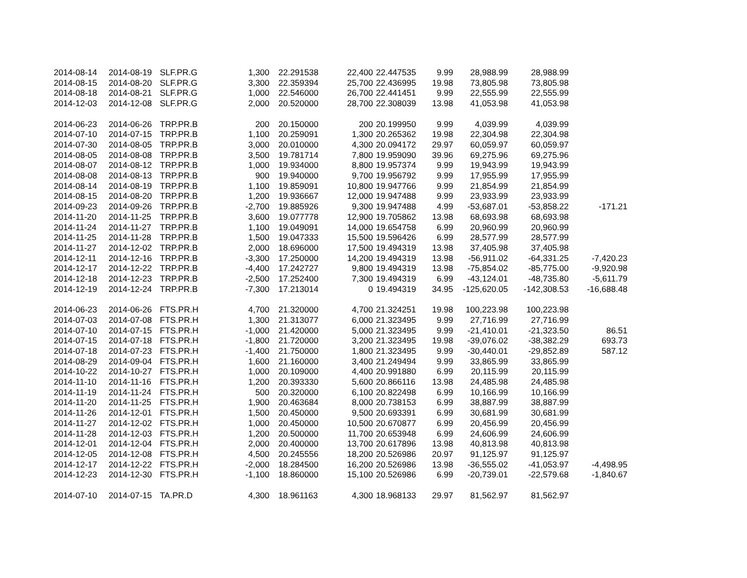| 2014-08-14 | 2014-08-19 | SLF.PR.G | 1,300 | 22.291538 | 22,400 | 22.447535 | 9.99 | 28,988.99 | 28,988.99 | |
| 2014-08-15 | 2014-08-20 | SLF.PR.G | 3,300 | 22.359394 | 25,700 | 22.436995 | 19.98 | 73,805.98 | 73,805.98 | |
| 2014-08-18 | 2014-08-21 | SLF.PR.G | 1,000 | 22.546000 | 26,700 | 22.441451 | 9.99 | 22,555.99 | 22,555.99 | |
| 2014-12-03 | 2014-12-08 | SLF.PR.G | 2,000 | 20.520000 | 28,700 | 22.308039 | 13.98 | 41,053.98 | 41,053.98 | |
| 2014-06-23 | 2014-06-26 | TRP.PR.B | 200 | 20.150000 | 200 | 20.199950 | 9.99 | 4,039.99 | 4,039.99 | |
| 2014-07-10 | 2014-07-15 | TRP.PR.B | 1,100 | 20.259091 | 1,300 | 20.265362 | 19.98 | 22,304.98 | 22,304.98 | |
| 2014-07-30 | 2014-08-05 | TRP.PR.B | 3,000 | 20.010000 | 4,300 | 20.094172 | 29.97 | 60,059.97 | 60,059.97 | |
| 2014-08-05 | 2014-08-08 | TRP.PR.B | 3,500 | 19.781714 | 7,800 | 19.959090 | 39.96 | 69,275.96 | 69,275.96 | |
| 2014-08-07 | 2014-08-12 | TRP.PR.B | 1,000 | 19.934000 | 8,800 | 19.957374 | 9.99 | 19,943.99 | 19,943.99 | |
| 2014-08-08 | 2014-08-13 | TRP.PR.B | 900 | 19.940000 | 9,700 | 19.956792 | 9.99 | 17,955.99 | 17,955.99 | |
| 2014-08-14 | 2014-08-19 | TRP.PR.B | 1,100 | 19.859091 | 10,800 | 19.947766 | 9.99 | 21,854.99 | 21,854.99 | |
| 2014-08-15 | 2014-08-20 | TRP.PR.B | 1,200 | 19.936667 | 12,000 | 19.947488 | 9.99 | 23,933.99 | 23,933.99 | |
| 2014-09-23 | 2014-09-26 | TRP.PR.B | -2,700 | 19.885926 | 9,300 | 19.947488 | 4.99 | -53,687.01 | -53,858.22 | -171.21 |
| 2014-11-20 | 2014-11-25 | TRP.PR.B | 3,600 | 19.077778 | 12,900 | 19.705862 | 13.98 | 68,693.98 | 68,693.98 | |
| 2014-11-24 | 2014-11-27 | TRP.PR.B | 1,100 | 19.049091 | 14,000 | 19.654758 | 6.99 | 20,960.99 | 20,960.99 | |
| 2014-11-25 | 2014-11-28 | TRP.PR.B | 1,500 | 19.047333 | 15,500 | 19.596426 | 6.99 | 28,577.99 | 28,577.99 | |
| 2014-11-27 | 2014-12-02 | TRP.PR.B | 2,000 | 18.696000 | 17,500 | 19.494319 | 13.98 | 37,405.98 | 37,405.98 | |
| 2014-12-11 | 2014-12-16 | TRP.PR.B | -3,300 | 17.250000 | 14,200 | 19.494319 | 13.98 | -56,911.02 | -64,331.25 | -7,420.23 |
| 2014-12-17 | 2014-12-22 | TRP.PR.B | -4,400 | 17.242727 | 9,800 | 19.494319 | 13.98 | -75,854.02 | -85,775.00 | -9,920.98 |
| 2014-12-18 | 2014-12-23 | TRP.PR.B | -2,500 | 17.252400 | 7,300 | 19.494319 | 6.99 | -43,124.01 | -48,735.80 | -5,611.79 |
| 2014-12-19 | 2014-12-24 | TRP.PR.B | -7,300 | 17.213014 | 0 | 19.494319 | 34.95 | -125,620.05 | -142,308.53 | -16,688.48 |
| 2014-06-23 | 2014-06-26 | FTS.PR.H | 4,700 | 21.320000 | 4,700 | 21.324251 | 19.98 | 100,223.98 | 100,223.98 | |
| 2014-07-03 | 2014-07-08 | FTS.PR.H | 1,300 | 21.313077 | 6,000 | 21.323495 | 9.99 | 27,716.99 | 27,716.99 | |
| 2014-07-10 | 2014-07-15 | FTS.PR.H | -1,000 | 21.420000 | 5,000 | 21.323495 | 9.99 | -21,410.01 | -21,323.50 | 86.51 |
| 2014-07-15 | 2014-07-18 | FTS.PR.H | -1,800 | 21.720000 | 3,200 | 21.323495 | 19.98 | -39,076.02 | -38,382.29 | 693.73 |
| 2014-07-18 | 2014-07-23 | FTS.PR.H | -1,400 | 21.750000 | 1,800 | 21.323495 | 9.99 | -30,440.01 | -29,852.89 | 587.12 |
| 2014-08-29 | 2014-09-04 | FTS.PR.H | 1,600 | 21.160000 | 3,400 | 21.249494 | 9.99 | 33,865.99 | 33,865.99 | |
| 2014-10-22 | 2014-10-27 | FTS.PR.H | 1,000 | 20.109000 | 4,400 | 20.991880 | 6.99 | 20,115.99 | 20,115.99 | |
| 2014-11-10 | 2014-11-16 | FTS.PR.H | 1,200 | 20.393330 | 5,600 | 20.866116 | 13.98 | 24,485.98 | 24,485.98 | |
| 2014-11-19 | 2014-11-24 | FTS.PR.H | 500 | 20.320000 | 6,100 | 20.822498 | 6.99 | 10,166.99 | 10,166.99 | |
| 2014-11-20 | 2014-11-25 | FTS.PR.H | 1,900 | 20.463684 | 8,000 | 20.738153 | 6.99 | 38,887.99 | 38,887.99 | |
| 2014-11-26 | 2014-12-01 | FTS.PR.H | 1,500 | 20.450000 | 9,500 | 20.693391 | 6.99 | 30,681.99 | 30,681.99 | |
| 2014-11-27 | 2014-12-02 | FTS.PR.H | 1,000 | 20.450000 | 10,500 | 20.670877 | 6.99 | 20,456.99 | 20,456.99 | |
| 2014-11-28 | 2014-12-03 | FTS.PR.H | 1,200 | 20.500000 | 11,700 | 20.653948 | 6.99 | 24,606.99 | 24,606.99 | |
| 2014-12-01 | 2014-12-04 | FTS.PR.H | 2,000 | 20.400000 | 13,700 | 20.617896 | 13.98 | 40,813.98 | 40,813.98 | |
| 2014-12-05 | 2014-12-08 | FTS.PR.H | 4,500 | 20.245556 | 18,200 | 20.526986 | 20.97 | 91,125.97 | 91,125.97 | |
| 2014-12-17 | 2014-12-22 | FTS.PR.H | -2,000 | 18.284500 | 16,200 | 20.526986 | 13.98 | -36,555.02 | -41,053.97 | -4,498.95 |
| 2014-12-23 | 2014-12-30 | FTS.PR.H | -1,100 | 18.860000 | 15,100 | 20.526986 | 6.99 | -20,739.01 | -22,579.68 | -1,840.67 |
| 2014-07-10 | 2014-07-15 | TA.PR.D | 4,300 | 18.961163 | 4,300 | 18.968133 | 29.97 | 81,562.97 | 81,562.97 | |